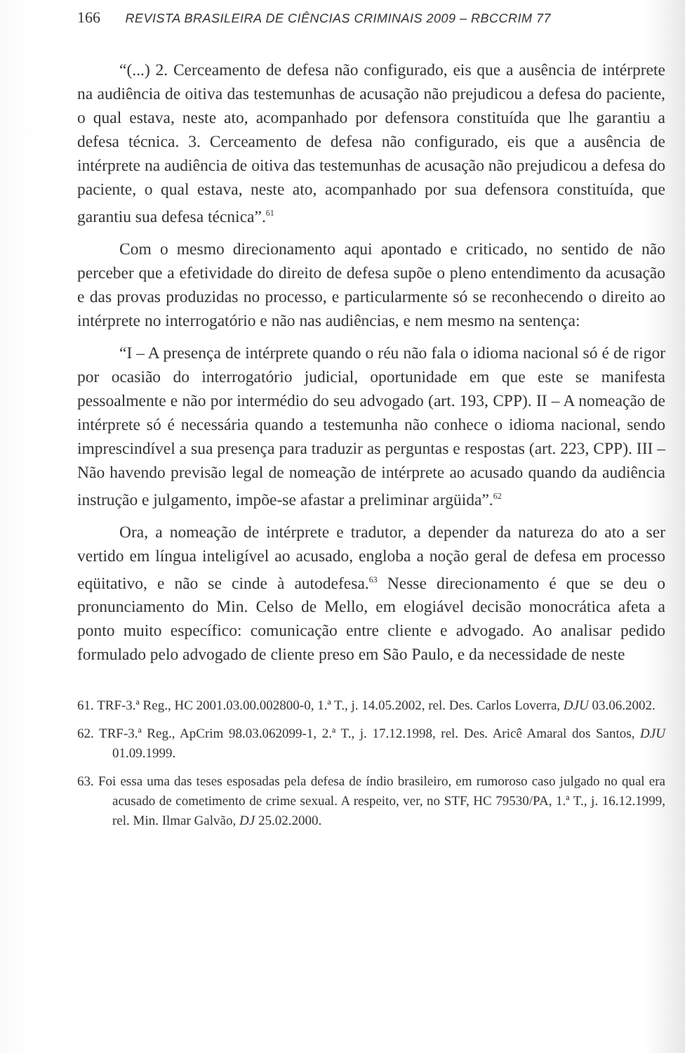166 REVISTA BRASILEIRA DE CIÊNCIAS CRIMINAIS 2009 – RBCCRIM 77
“(...) 2. Cerceamento de defesa não configurado, eis que a ausência de intérprete na audiência de oitiva das testemunhas de acusação não prejudicou a defesa do paciente, o qual estava, neste ato, acompanhado por defensora constituída que lhe garantiu a defesa técnica. 3. Cerceamento de defesa não configurado, eis que a ausência de intérprete na audiência de oitiva das testemunhas de acusação não prejudicou a defesa do paciente, o qual estava, neste ato, acompanhado por sua defensora constituída, que garantiu sua defesa técnica”.<sup>61</sup>
Com o mesmo direcionamento aqui apontado e criticado, no sentido de não perceber que a efetividade do direito de defesa supõe o pleno entendimento da acusação e das provas produzidas no processo, e particularmente só se reconhecendo o direito ao intérprete no interrogatório e não nas audiências, e nem mesmo na sentença:
“I – A presença de intérprete quando o réu não fala o idioma nacional só é de rigor por ocasião do interrogatório judicial, oportunidade em que este se manifesta pessoalmente e não por intermédio do seu advogado (art. 193, CPP). II – A nomeação de intérprete só é necessária quando a testemunha não conhece o idioma nacional, sendo imprescindível a sua presença para traduzir as perguntas e respostas (art. 223, CPP). III – Não havendo previsão legal de nomeação de intérprete ao acusado quando da audiência instrução e julgamento, impõe-se afastar a preliminar argüida”.<sup>62</sup>
Ora, a nomeação de intérprete e tradutor, a depender da natureza do ato a ser vertido em língua inteligível ao acusado, engloba a noção geral de defesa em processo eqüitativo, e não se cinde à autodefesa.<sup>63</sup> Nesse direcionamento é que se deu o pronunciamento do Min. Celso de Mello, em elogiável decisão monocrática afeta a ponto muito específico: comunicação entre cliente e advogado. Ao analisar pedido formulado pelo advogado de cliente preso em São Paulo, e da necessidade de neste
61. TRF-3.ª Reg., HC 2001.03.00.002800-0, 1.ª T., j. 14.05.2002, rel. Des. Carlos Loverra, DJU 03.06.2002.
62. TRF-3.ª Reg., ApCrim 98.03.062099-1, 2.ª T., j. 17.12.1998, rel. Des. Aricê Amaral dos Santos, DJU 01.09.1999.
63. Foi essa uma das teses esposadas pela defesa de índio brasileiro, em rumoroso caso julgado no qual era acusado de cometimento de crime sexual. A respeito, ver, no STF, HC 79530/PA, 1.ª T., j. 16.12.1999, rel. Min. Ilmar Galvão, DJ 25.02.2000.